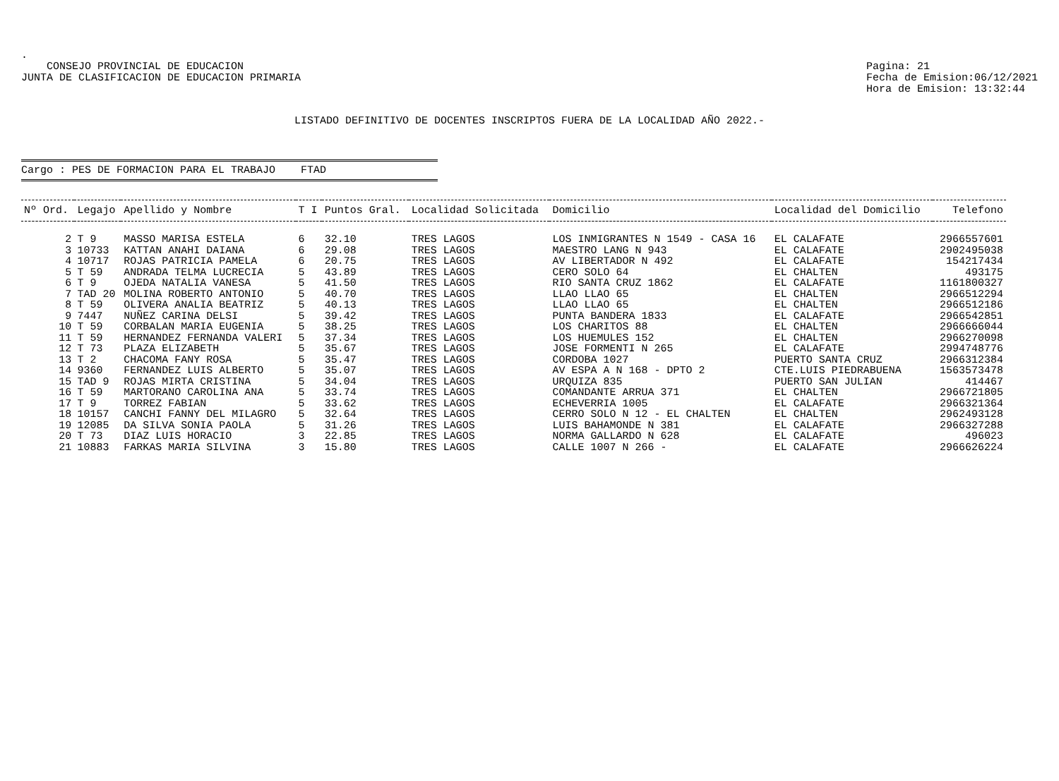.
CONSEJO PROVINCIAL DE EDUCACION
JUNTA DE CLASIFICACION DE EDUCACION PRIMARIA
Pagina: 21
Fecha de Emision:06/12/2021
Hora de Emision: 13:32:44
LISTADO DEFINITIVO DE DOCENTES INSCRIPTOS FUERA DE LA LOCALIDAD AÑO 2022.-
Cargo : PES DE FORMACION PARA EL TRABAJO FTAD
| Nº Ord. | Legajo | Apellido y Nombre | T I | Puntos Gral. | Localidad Solicitada | Domicilio | Localidad del Domicilio | Telefono |
| --- | --- | --- | --- | --- | --- | --- | --- | --- |
| 2 | T 9 | MASSO MARISA ESTELA | 6 | 32.10 | TRES LAGOS | LOS INMIGRANTES N 1549 - CASA 16 | EL CALAFATE | 2966557601 |
| 3 | 10733 | KATTAN ANAHI DAIANA | 6 | 29.08 | TRES LAGOS | MAESTRO LANG N 943 | EL CALAFATE | 2902495038 |
| 4 | 10717 | ROJAS PATRICIA PAMELA | 6 | 20.75 | TRES LAGOS | AV LIBERTADOR N 492 | EL CALAFATE | 154217434 |
| 5 | T 59 | ANDRADA TELMA LUCRECIA | 5 | 43.89 | TRES LAGOS | CERO SOLO 64 | EL CHALTEN | 493175 |
| 6 | T 9 | OJEDA NATALIA VANESA | 5 | 41.50 | TRES LAGOS | RIO SANTA CRUZ 1862 | EL CALAFATE | 1161800327 |
| 7 | TAD 20 | MOLINA ROBERTO ANTONIO | 5 | 40.70 | TRES LAGOS | LLAO LLAO 65 | EL CHALTEN | 2966512294 |
| 8 | T 59 | OLIVERA ANALIA BEATRIZ | 5 | 40.13 | TRES LAGOS | LLAO LLAO 65 | EL CHALTEN | 2966512186 |
| 9 | 7447 | NUÑEZ CARINA DELSI | 5 | 39.42 | TRES LAGOS | PUNTA BANDERA 1833 | EL CALAFATE | 2966542851 |
| 10 | T 59 | CORBALAN MARIA EUGENIA | 5 | 38.25 | TRES LAGOS | LOS CHARITOS 88 | EL CHALTEN | 2966666044 |
| 11 | T 59 | HERNANDEZ FERNANDA VALERI | 5 | 37.34 | TRES LAGOS | LOS HUEMULES 152 | EL CHALTEN | 2966270098 |
| 12 | T 73 | PLAZA ELIZABETH | 5 | 35.67 | TRES LAGOS | JOSE FORMENTI N 265 | EL CALAFATE | 2994748776 |
| 13 | T 2 | CHACOMA FANY ROSA | 5 | 35.47 | TRES LAGOS | CORDOBA 1027 | PUERTO SANTA CRUZ | 2966312384 |
| 14 | 9360 | FERNANDEZ LUIS ALBERTO | 5 | 35.07 | TRES LAGOS | AV ESPA A N 168 - DPTO 2 | CTE.LUIS PIEDRABUENA | 1563573478 |
| 15 | TAD 9 | ROJAS MIRTA CRISTINA | 5 | 34.04 | TRES LAGOS | URQUIZA 835 | PUERTO SAN JULIAN | 414467 |
| 16 | T 59 | MARTORANO CAROLINA ANA | 5 | 33.74 | TRES LAGOS | COMANDANTE ARRUA 371 | EL CHALTEN | 2966721805 |
| 17 | T 9 | TORREZ FABIAN | 5 | 33.62 | TRES LAGOS | ECHEVERRIA 1005 | EL CALAFATE | 2966321364 |
| 18 | 10157 | CANCHI FANNY DEL MILAGRO | 5 | 32.64 | TRES LAGOS | CERRO SOLO N 12 - EL CHALTEN | EL CHALTEN | 2962493128 |
| 19 | 12085 | DA SILVA SONIA PAOLA | 5 | 31.26 | TRES LAGOS | LUIS BAHAMONDE N 381 | EL CALAFATE | 2966327288 |
| 20 | T 73 | DIAZ LUIS HORACIO | 3 | 22.85 | TRES LAGOS | NORMA GALLARDO N 628 | EL CALAFATE | 496023 |
| 21 | 10883 | FARKAS MARIA SILVINA | 3 | 15.80 | TRES LAGOS | CALLE 1007 N 266 - | EL CALAFATE | 2966626224 |